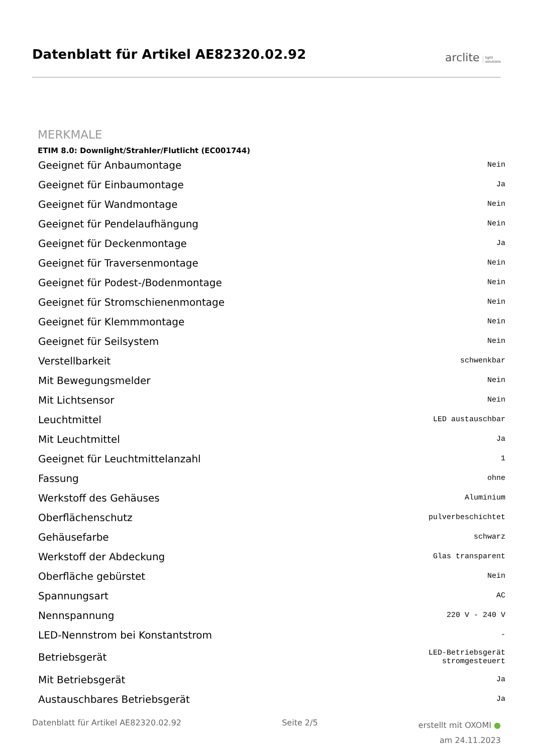Datenblatt für Artikel AE82320.02.92
arclite light
solutions
MERKMALE
ETIM 8.0: Downlight/Strahler/Flutlicht (EC001744)
| Geeignet für Anbaumontage | Nein |
| Geeignet für Einbaumontage | Ja |
| Geeignet für Wandmontage | Nein |
| Geeignet für Pendelaufhängung | Nein |
| Geeignet für Deckenmontage | Ja |
| Geeignet für Traversenmontage | Nein |
| Geeignet für Podest-/Bodenmontage | Nein |
| Geeignet für Stromschienenmontage | Nein |
| Geeignet für Klemmmontage | Nein |
| Geeignet für Seilsystem | Nein |
| Verstellbarkeit | schwenkbar |
| Mit Bewegungsmelder | Nein |
| Mit Lichtsensor | Nein |
| Leuchtmittel | LED austauschbar |
| Mit Leuchtmittel | Ja |
| Geeignet für Leuchtmittelanzahl | 1 |
| Fassung | ohne |
| Werkstoff des Gehäuses | Aluminium |
| Oberflächenschutz | pulverbeschichtet |
| Gehäusefarbe | schwarz |
| Werkstoff der Abdeckung | Glas transparent |
| Oberfläche gebürstet | Nein |
| Spannungsart | AC |
| Nennspannung | 220 V - 240 V |
| LED-Nennstrom bei Konstantstrom | - |
| Betriebsgerät | LED-Betriebsgerät stromgesteuert |
| Mit Betriebsgerät | Ja |
| Austauschbares Betriebsgerät | Ja |
Datenblatt für Artikel AE82320.02.92 Seite 2/5
erstellt mit OXOMI ●
am 24.11.2023